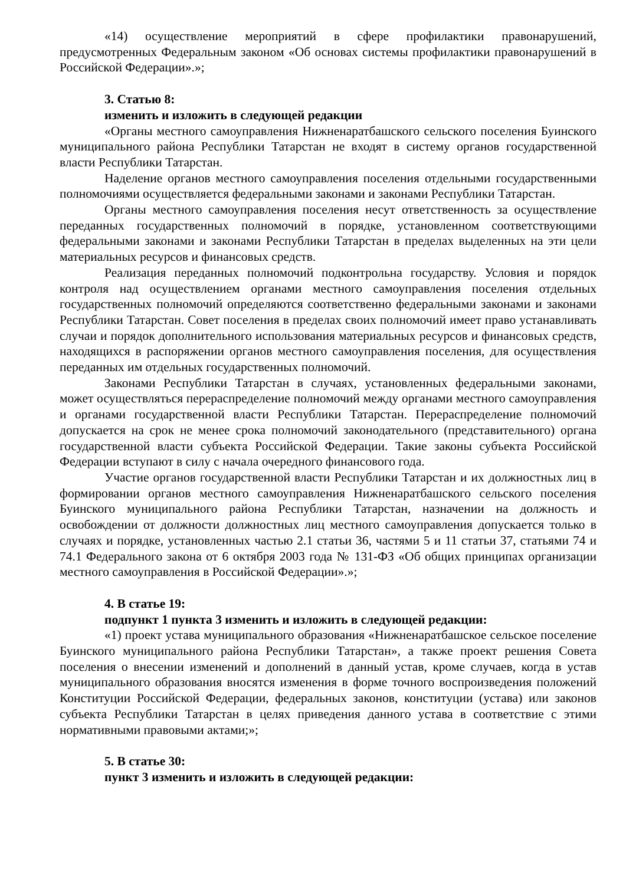«14) осуществление мероприятий в сфере профилактики правонарушений, предусмотренных Федеральным законом «Об основах системы профилактики правонарушений в Российской Федерации».»;
3. Статью 8:
изменить и изложить в следующей редакции
«Органы местного самоуправления Нижненаратбашского сельского поселения Буинского муниципального района Республики Татарстан не входят в систему органов государственной власти Республики Татарстан.
Наделение органов местного самоуправления поселения отдельными государственными полномочиями осуществляется федеральными законами и законами Республики Татарстан.
Органы местного самоуправления поселения несут ответственность за осуществление переданных государственных полномочий в порядке, установленном соответствующими федеральными законами и законами Республики Татарстан в пределах выделенных на эти цели материальных ресурсов и финансовых средств.
Реализация переданных полномочий подконтрольна государству. Условия и порядок контроля над осуществлением органами местного самоуправления поселения отдельных государственных полномочий определяются соответственно федеральными законами и законами Республики Татарстан. Совет поселения в пределах своих полномочий имеет право устанавливать случаи и порядок дополнительного использования материальных ресурсов и финансовых средств, находящихся в распоряжении органов местного самоуправления поселения, для осуществления переданных им отдельных государственных полномочий.
Законами Республики Татарстан в случаях, установленных федеральными законами, может осуществляться перераспределение полномочий между органами местного самоуправления и органами государственной власти Республики Татарстан. Перераспределение полномочий допускается на срок не менее срока полномочий законодательного (представительного) органа государственной власти субъекта Российской Федерации. Такие законы субъекта Российской Федерации вступают в силу с начала очередного финансового года.
Участие органов государственной власти Республики Татарстан и их должностных лиц в формировании органов местного самоуправления Нижненаратбашского сельского поселения Буинского муниципального района Республики Татарстан, назначении на должность и освобождении от должности должностных лиц местного самоуправления допускается только в случаях и порядке, установленных частью 2.1 статьи 36, частями 5 и 11 статьи 37, статьями 74 и 74.1 Федерального закона от 6 октября 2003 года № 131-ФЗ «Об общих принципах организации местного самоуправления в Российской Федерации».»;
4. В статье 19:
подпункт 1 пункта 3 изменить и изложить в следующей редакции:
«1) проект устава муниципального образования «Нижненаратбашское сельское поселение Буинского муниципального района Республики Татарстан», а также проект решения Совета поселения о внесении изменений и дополнений в данный устав, кроме случаев, когда в устав муниципального образования вносятся изменения в форме точного воспроизведения положений Конституции Российской Федерации, федеральных законов, конституции (устава) или законов субъекта Республики Татарстан в целях приведения данного устава в соответствие с этими нормативными правовыми актами;»;
5. В статье 30:
пункт 3 изменить и изложить в следующей редакции: